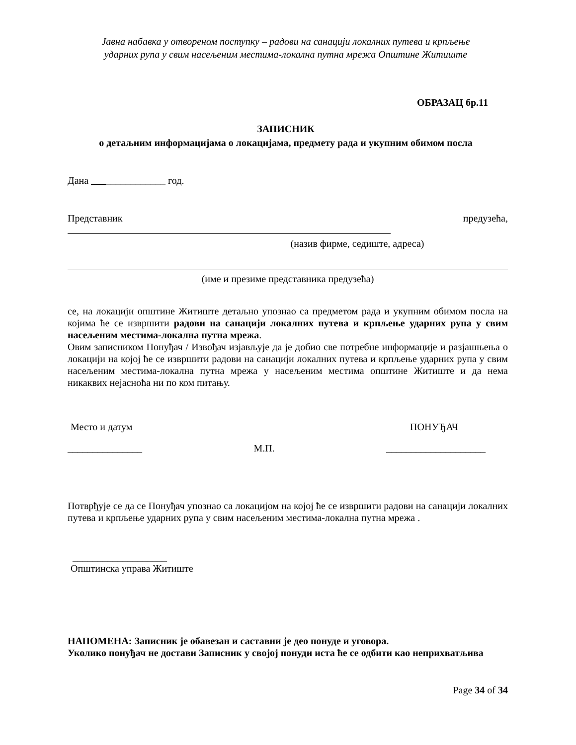Јавна набавка у отвореном поступку – радови на санацији локалних путева и крпљење
ударних рупа у свим насељеним местима-локална путна мрежа Општине Житиште
ОБРАЗАЦ бр.11
ЗАПИСНИК
о детаљним информацијама о локацијама, предмету рада и укупним обимом посла
Дана _______________ год.
Представник предузећа,
(назив фирме, седиште, адреса)
(име и презиме представника предузећа)
се, на локацији општине Житиште детаљно упознао са предметом рада и укупним обимом посла на којима ће се извршити радови на санацији локалних путева и крпљење ударних рупа у свим насељеним местима-локална путна мрежа.
Овим записником Понуђач / Извођач изјављује да је добио све потребне информације и разјашњења о локацији на којој ће се извршити радови на санацији локалних путева и крпљење ударних рупа у свим насељеним местима-локална путна мрежа у насељеним местима општине Житиште и да нема никаквих нејасноћа ни по ком питању.
Место и датум ПОНУЂАЧ
_______________ М.П. ____________________
Потврђује се да се Понуђач упознао са локацијом на којој ће се извршити радови на санацији локалних путева и крпљење ударних рупа у свим насељеним местима-локална путна мрежа .
___________________
Општинска управа Житиште
НАПОМЕНА: Записник је обавезан и саставни је део понуде и уговора.
Уколико понуђач не достави Записник у својој понуди иста ће се одбити као неприхватљива
Page 34 of 34